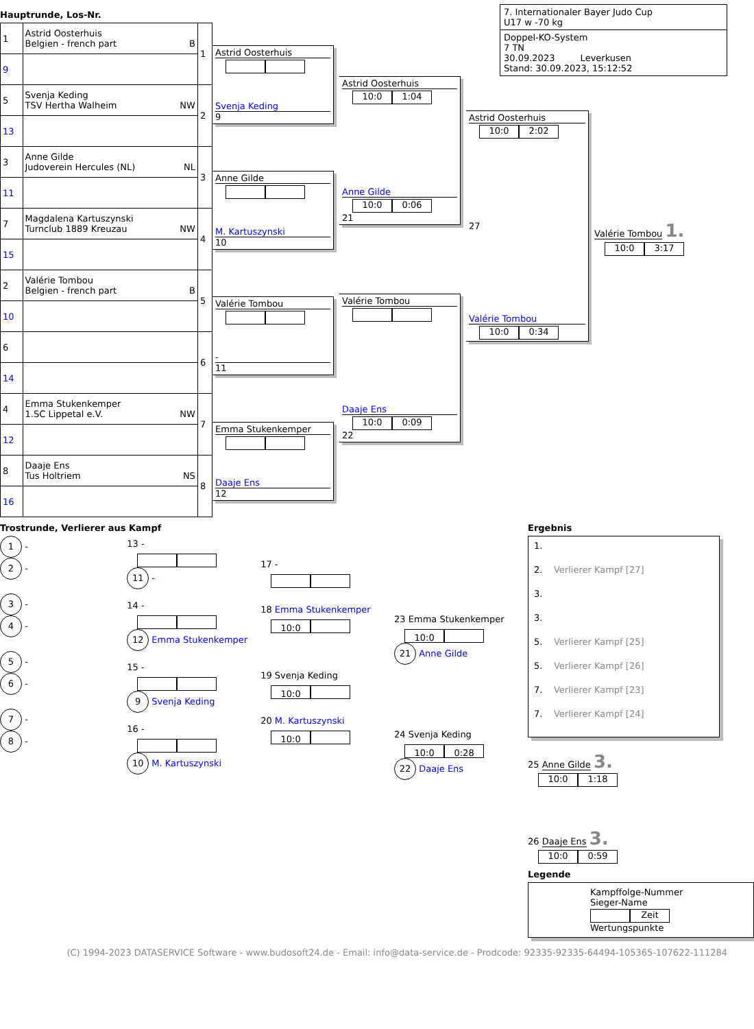Hauptrunde, Los-Nr.
| 1 | Astrid Oosterhuis Belgien - french part B | 1 |
| 9 | | |
| 5 | Svenja Keding TSV Hertha Walheim NW | 2 |
| 13 | | |
| 3 | Anne Gilde Judoverein Hercules (NL) NL | 3 |
| 11 | | |
| 7 | Magdalena Kartuszynski Turnclub 1889 Kreuzau NW | 4 |
| 15 | | |
| 2 | Valérie Tombou Belgien - french part B | 5 |
| 10 | | |
| 6 | | 6 |
| 14 | | |
| 4 | Emma Stukenkemper 1.SC Lippetal e.V. NW | 7 |
| 12 | | |
| 8 | Daaje Ens Tus Holtriem NS | 8 |
| 16 | | |
Astrid Oosterhuis
Svenja Keding
9
Anne Gilde
M. Kartuszynski
10
Valérie Tombou
-
11
Emma Stukenkemper
Daaje Ens
12
Astrid Oosterhuis
10:0 1:04
Anne Gilde
10:0 0:06
21
Valérie Tombou
Daaje Ens
10:0 0:09
22
7. Internationaler Bayer Judo Cup
U17 w -70 kg
Doppel-KO-System
7 TN
30.09.2023 Leverkusen
Stand: 30.09.2023, 15:12:52
Astrid Oosterhuis
10:0 2:02
27
Valérie Tombou
10:0 0:34
Valérie Tombou 1.
10:0 3:17
Trostrunde, Verlierer aus Kampf
1 -
2 -
3 -
4 -
5 -
6 -
7 -
8 -
13 -
11 -
14 -
12 Emma Stukenkemper
15 -
9 Svenja Keding
16 -
10 M. Kartuszynski
17 -
18 Emma Stukenkemper
10:0
19 Svenja Keding
10:0
20 M. Kartuszynski
10:0
23 Emma Stukenkemper
10:0
21 Anne Gilde
24 Svenja Keding
10:0 0:28
22 Daaje Ens
Ergebnis
1.
2. Verlierer Kampf [27]
3.
3.
5. Verlierer Kampf [25]
5. Verlierer Kampf [26]
7. Verlierer Kampf [23]
7. Verlierer Kampf [24]
25 Anne Gilde 3.
10:0 1:18
26 Daaje Ens 3.
10:0 0:59
Legende
Kampffolge-Nummer
Sieger-Name
Zeit
Wertungspunkte
(C) 1994-2023 DATASERVICE Software - www.budosoft24.de - Email: info@data-service.de - Prodcode: 92335-92335-64494-105365-107622-111284